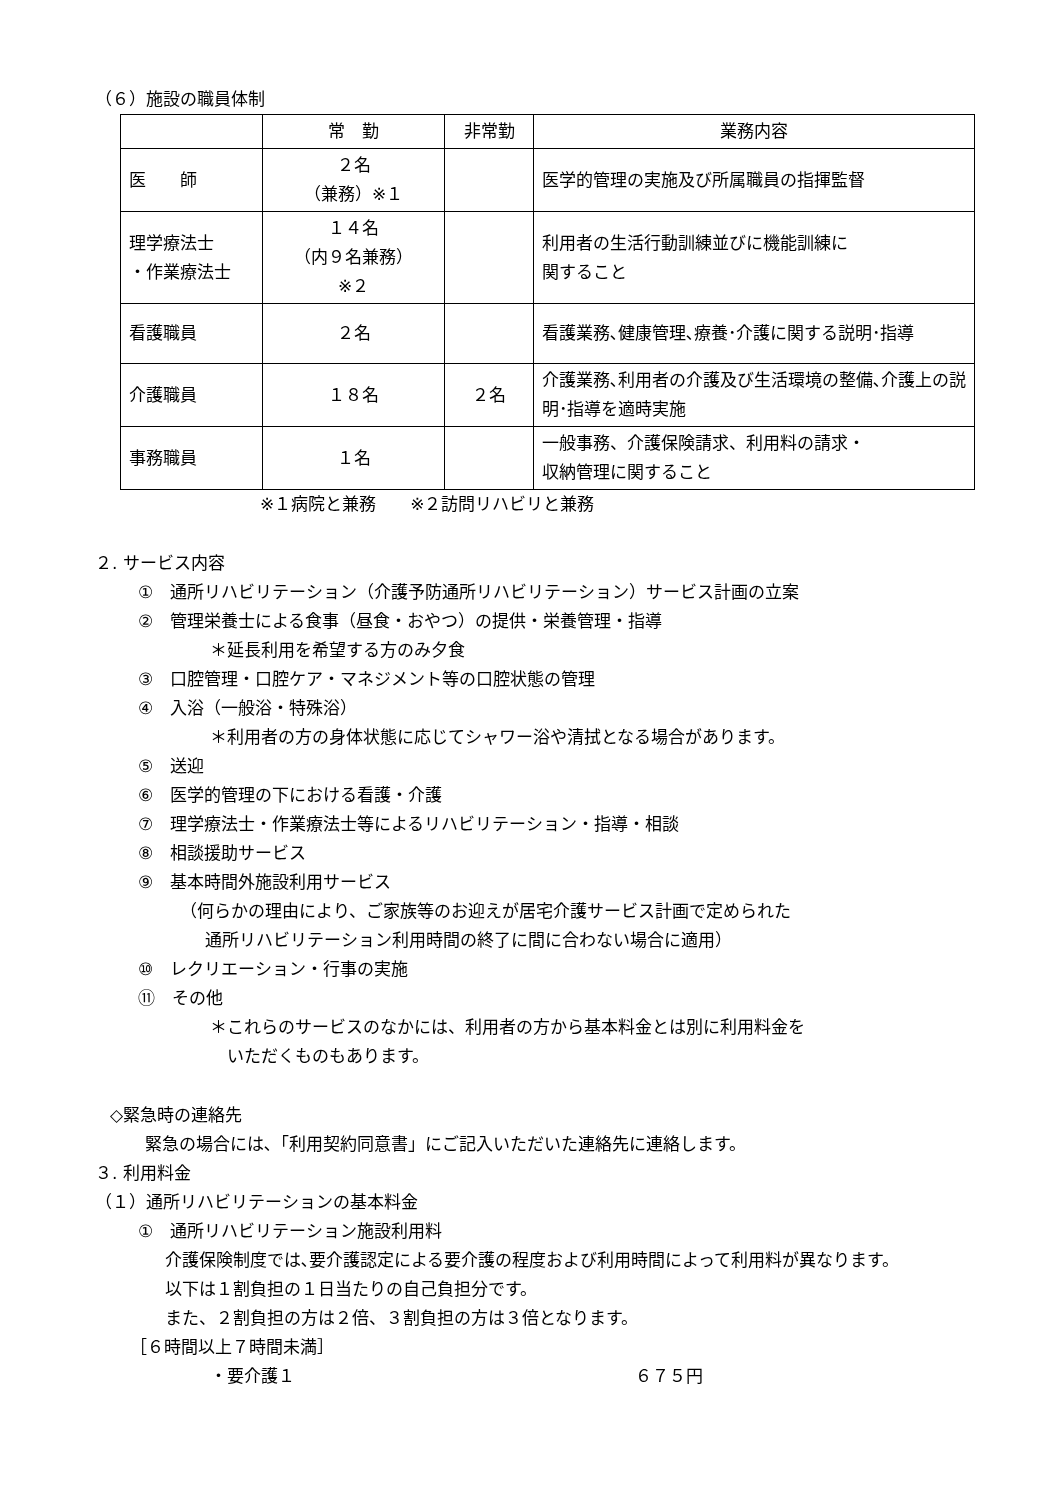（６）施設の職員体制
| | 常 勤 | 非常勤 | 業務内容 |
| --- | --- | --- | --- |
| 医 師 | ２名 （兼務）※１ | | 医学的管理の実施及び所属職員の指揮監督 |
| 理学療法士 ・作業療法士 | １４名 （内９名兼務） ※２ | | 利用者の生活行動訓練並びに機能訓練に 関すること |
| 看護職員 | ２名 | | 看護業務､健康管理､療養･介護に関する説明･指導 |
| 介護職員 | １８名 | ２名 | 介護業務､利用者の介護及び生活環境の整備､介護上の説明･指導を適時実施 |
| 事務職員 | １名 | | 一般事務、介護保険請求、利用料の請求・ 収納管理に関すること |
※１病院と兼務　　※２訪問リハビリと兼務
２. サービス内容
①　通所リハビリテーション（介護予防通所リハビリテーション）サービス計画の立案
②　管理栄養士による食事（昼食・おやつ）の提供・栄養管理・指導
＊延長利用を希望する方のみ夕食
③　口腔管理・口腔ケア・マネジメント等の口腔状態の管理
④　入浴（一般浴・特殊浴）
＊利用者の方の身体状態に応じてシャワー浴や清拭となる場合があります。
⑤　送迎
⑥　医学的管理の下における看護・介護
⑦　理学療法士・作業療法士等によるリハビリテーション・指導・相談
⑧　相談援助サービス
⑨　基本時間外施設利用サービス
（何らかの理由により、ご家族等のお迎えが居宅介護サービス計画で定められた
通所リハビリテーション利用時間の終了に間に合わない場合に適用）
⑩　レクリエーション・行事の実施
⑪　その他
＊これらのサービスのなかには、利用者の方から基本料金とは別に利用料金を
いただくものもあります。
◇緊急時の連絡先
緊急の場合には､「利用契約同意書」にご記入いただいた連絡先に連絡します。
３. 利用料金
（１）通所リハビリテーションの基本料金
①　通所リハビリテーション施設利用料
介護保険制度では､要介護認定による要介護の程度および利用時間によって利用料が異なります。
以下は１割負担の１日当たりの自己負担分です。
また、２割負担の方は２倍、３割負担の方は３倍となります。
［６時間以上７時間未満］
・要介護１ ６７５円